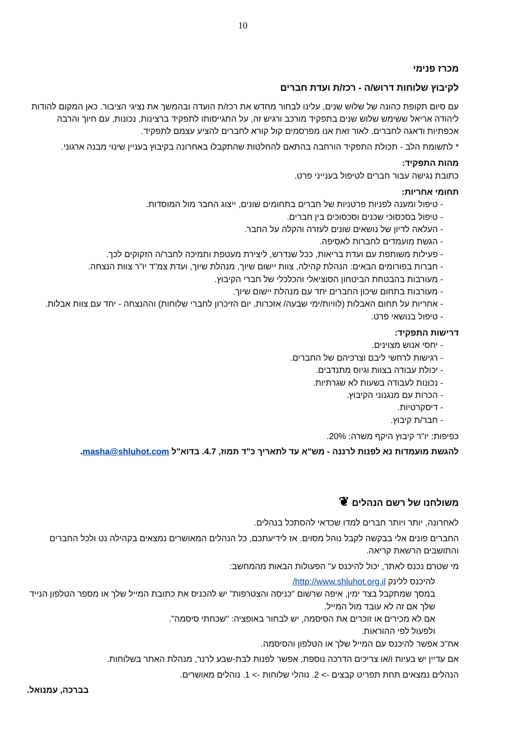10
מכרז פנימי
לקיבוץ שלוחות דרוש/ה - רכז/ת ועדת חברים
עם סיום תקופת כהונה של שלוש שנים, עלינו לבחור מחדש את רכז/ת הועדה ובהמשך את נציגי הציבור. כאן המקום להודות ליהודה אריאל ששימש שלוש שנים בתפקיד מורכב ורגיש זה, על התגייסותו לתפקיד ברצינות, נכונות, עם חיוך והרבה אכפתיות ודאגה לחברים. לאור זאת אנו מפרסמים קול קורא לחברים להציע עצמם לתפקיד.
* לתשומת הלב - תכולת התפקיד הורחבה בהתאם להחלטות שהתקבלו באחרונה בקיבוץ בעניין שינוי מבנה ארגוני.
מהות התפקיד:
כתובת נגישה עבור חברים לטיפול בענייני פרט.
תחומי אחריות:
- טיפול ומענה לפניות פרטניות של חברים בתחומים שונים, ייצוג החבר מול המוסדות.
- טיפול בסכסוכי שכנים וסכסוכים בין חברים.
- העלאה לדיון של נושאים שונים לעזרה והקלה על החבר.
- הגשת מועמדים לחברות לאסיפה.
- פעילות משותפת עם ועדת בריאות, ככל שנדרש, ליצירת מעטפת ותמיכה לחבר/ה הזקוקים לכך.
- חברות בפורומים הבאים: הנהלת קהילה, צוות יישום שיוך, מנהלת שיוך, ועדת צמ"ד יו"ר צוות הנצחה.
- מעורבות בהבטחת הביטחון הסוציאלי והכלכלי של חברי הקיבוץ.
- מעורבות בתחום שיכון החברים יחד עם מנהלת יישום שיוך.
- אחריות על תחום האבלות (לוויות/ימי שבעה/ אזכרות, יום הזיכרון לחברי שלוחות) וההנצחה - יחד עם צוות אבלות.
- טיפול בנושאי פרט.
דרישות התפקיד:
- יחסי אנוש מצוינים.
- רגישות לרחשי ליבם וצרכיהם של החברים.
- יכולת עבודה בצוות וגיוס מתנדבים.
- נכונות לעבודה בשעות לא שגרתיות.
- הכרות עם מנגנוני הקיבוץ.
- דיסקרטיות.
- חבר/ת קיבוץ.
כפיפות: יו"ר קיבוץ היקף משרה: 20%.
להגשת מועמדות נא לפנות לרננה - מש"א עד לתאריך כ"ד תמוז, 4.7. בדוא"ל masha@shluhot.com.
משולחנו של רשם הנהלים ❦
לאחרונה, יותר ויותר חברים למדו שכדאי להסתכל בנהלים.
החברים פונים אלי בבקשה לקבל נוהל מסוים. אז לידיעתכם, כל הנהלים המאושרים נמצאים בקהילה נט ולכל החברים והתושבים הרשאת קריאה.
מי שטרם נכנס לאתר, יכול להיכנס ע" הפעולות הבאות מהמחשב:
להיכנס ללינק http://www.shluhot.org.il/
במסך שמתקבל בצד ימין, איפה שרשום "כניסה והצטרפות" יש להכניס את כתובת המייל שלך או מספר הטלפון הנייד שלך אם זה לא עובד מול המייל.
אם לא מכירים או זוכרים את הסיסמה, יש לבחור באופציה: "שכחתי סיסמה".
ולפעול לפי ההוראות.
אח"כ אפשר להיכנס עם המייל שלך או הטלפון והסיסמה.
אם עדיין יש בעיות ו/או צריכים הדרכה נוספת, אפשר לפנות לבת-שבע לרנר, מנהלת האתר בשלוחות.
הנהלים נמצאים תחת תפריט קבצים -> 2. נוהלי שלוחות -> 1. נוהלים מאושרים.
בברכה, עמנואל.